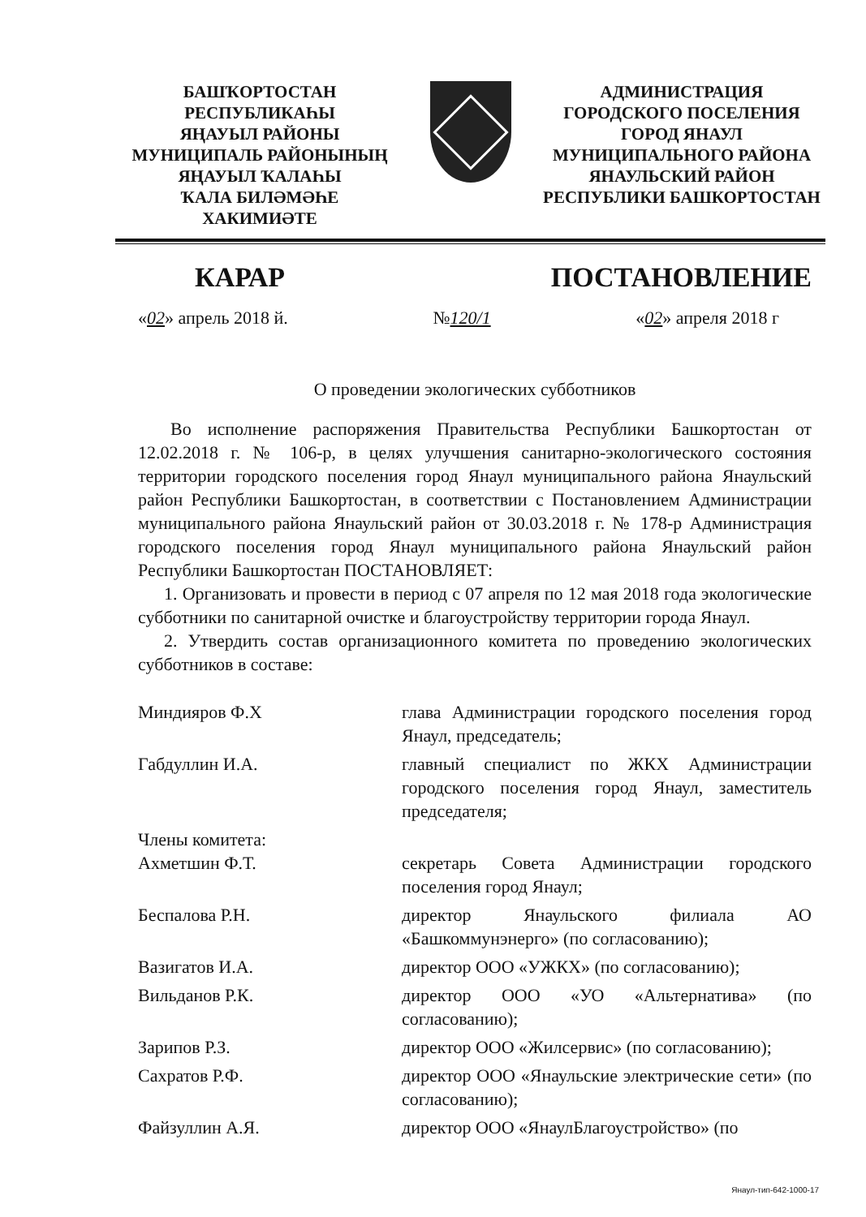БАШҠОРТОСТАН РЕСПУБЛИКАҺЫ
ЯҢАУЫЛ РАЙОНЫ
МУНИЦИПАЛЬ РАЙОНЫНЫҢ
ЯҢАУЫЛ ҠАЛАҺЫ
ҠАЛА БИЛӘМӘҺЕ
ХАКИМИӘТЕ
АДМИНИСТРАЦИЯ
ГОРОДСКОГО ПОСЕЛЕНИЯ
ГОРОД ЯНАУЛ
МУНИЦИПАЛЬНОГО РАЙОНА
ЯНАУЛЬСКИЙ РАЙОН
РЕСПУБЛИКИ БАШКОРТОСТАН
КАРАР ПОСТАНОВЛЕНИЕ
«02» апрель 2018 й. №120/1 «02» апреля 2018 г
О проведении экологических субботников
Во исполнение распоряжения Правительства Республики Башкортостан от 12.02.2018 г. № 106-р, в целях улучшения санитарно-экологического состояния территории городского поселения город Янаул муниципального района Янаульский район Республики Башкортостан, в соответствии с Постановлением Администрации муниципального района Янаульский район от 30.03.2018 г. № 178-р Администрация городского поселения город Янаул муниципального района Янаульский район Республики Башкортостан ПОСТАНОВЛЯЕТ:
1. Организовать и провести в период с 07 апреля по 12 мая 2018 года экологические субботники по санитарной очистке и благоустройству территории города Янаул.
2. Утвердить состав организационного комитета по проведению экологических субботников в составе:
| Миндияров Ф.Х | глава Администрации городского поселения город Янаул, председатель; |
| Габдуллин И.А. | главный специалист по ЖКХ Администрации городского поселения город Янаул, заместитель председателя; |
| Члены комитета: Ахметшин Ф.Т. | секретарь Совета Администрации городского поселения город Янаул; |
| Беспалова Р.Н. | директор Янаульского филиала АО «Башкоммунэнерго» (по согласованию); |
| Вазигатов И.А. | директор ООО «УЖКХ» (по согласованию); |
| Вильданов Р.К. | директор ООО «УО «Альтернатива» (по согласованию); |
| Зарипов Р.З. | директор ООО «Жилсервис» (по согласованию); |
| Сахратов Р.Ф. | директор ООО «Янаульские электрические сети» (по согласованию); |
| Файзуллин А.Я. | директор ООО «ЯнаулБлагоустройство» (по |
Янаул-тип-642-1000-17